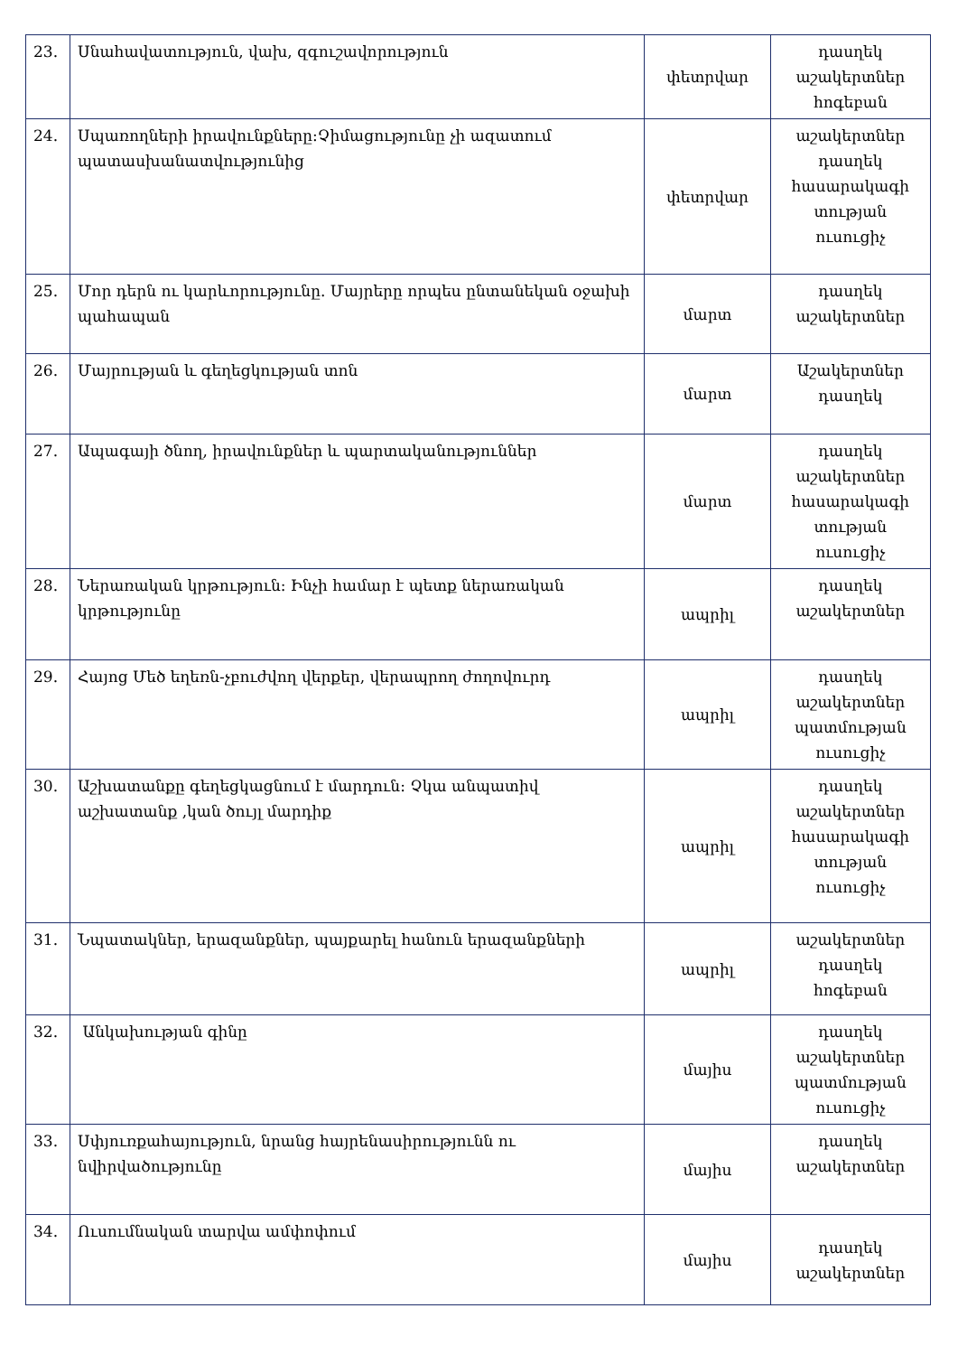| 23. | Սնահավատություն, վախ, զգուշավորություն | փետրվար | դասղեկ աշակերտներ հոգեբան |
| 24. | Սպառողների իրավունքները:Չիմացությունը չի ազատում պատասխանատվությունից | փետրվար | աշակերտներ դասղեկ հասարակագի տության ուսուցիչ |
| 25. | Մոր դերն ու կարևորությունը. Մայրերը որպես ընտանեկան օջախի պահապան | մարտ | դասղեկ աշակերտներ |
| 26. | Մայրության և գեղեցկության տոն | մարտ | Աշակերտներ դասղեկ |
| 27. | Ապագայի ծնող, իրավունքներ և պարտականություններ | մարտ | դասղեկ աշակերտներ հասարակագի տության ուսուցիչ |
| 28. | Ներառական կրթություն: Ինչի համար է պետք ներառական կրթությունը | ապրիլ | դասղեկ աշակերտներ |
| 29. | Հայոց Մեծ եղեռն-չբուժվող վերքեր, վերապրող ժողովուրդ | ապրիլ | դասղեկ աշակերտներ պատմության ուսուցիչ |
| 30. | Աշխատանքը գեղեցկացնում է մարդուն: Չկա անպատիվ աշխատանք ,կան ծույլ մարդիք | ապրիլ | դասղեկ աշակերտներ հասարակագի տության ուսուցիչ |
| 31. | Նպատակներ, երազանքներ, պայքարել հանուն երազանքների | ապրիլ | աշակերտներ դասղեկ հոգեբան |
| 32. | Անկախության գինը | մայիս | դասղեկ աշակերտներ պատմության ուսուցիչ |
| 33. | Սփյուռքահայություն, նրանց հայրենասիրությունն ու նվիրվածությունը | մայիս | դասղեկ աշակերտներ |
| 34. | Ուսումնական տարվա ամփոփում | մայիս | դասղեկ աշակերտներ |